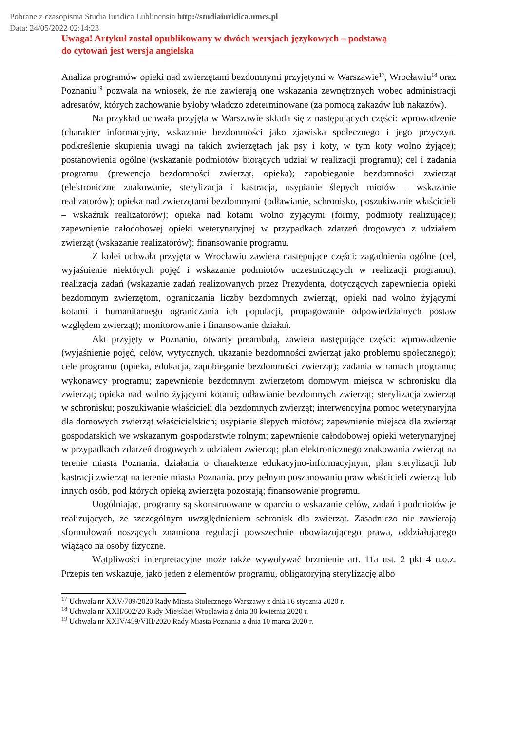Pobrane z czasopisma Studia Iuridica Lublinensia http://studiaiuridica.umcs.pl
Data: 24/05/2022 02:14:23
Uwaga! Artykuł został opublikowany w dwóch wersjach językowych – podstawą
do cytowań jest wersja angielska
Analiza programów opieki nad zwierzętami bezdomnymi przyjętymi w Warszawie<sup>17</sup>, Wrocławiu<sup>18</sup> oraz Poznaniu<sup>19</sup> pozwala na wniosek, że nie zawierają one wskazania zewnętrznych wobec administracji adresatów, których zachowanie byłoby władczo zdeterminowane (za pomocą zakazów lub nakazów).
Na przykład uchwała przyjęta w Warszawie składa się z następujących części: wprowadzenie (charakter informacyjny, wskazanie bezdomności jako zjawiska społecznego i jego przyczyn, podkreślenie skupienia uwagi na takich zwierzętach jak psy i koty, w tym koty wolno żyjące); postanowienia ogólne (wskazanie podmiotów biorących udział w realizacji programu); cel i zadania programu (prewencja bezdomności zwierząt, opieka); zapobieganie bezdomności zwierząt (elektroniczne znakowanie, sterylizacja i kastracja, usypianie ślepych miotów – wskazanie realizatorów); opieka nad zwierzętami bezdomnymi (odławianie, schronisko, poszukiwanie właścicieli – wskaźnik realizatorów); opieka nad kotami wolno żyjącymi (formy, podmioty realizujące); zapewnienie całodobowej opieki weterynaryjnej w przypadkach zdarzeń drogowych z udziałem zwierząt (wskazanie realizatorów); finansowanie programu.
Z kolei uchwała przyjęta w Wrocławiu zawiera następujące części: zagadnienia ogólne (cel, wyjaśnienie niektórych pojęć i wskazanie podmiotów uczestniczących w realizacji programu); realizacja zadań (wskazanie zadań realizowanych przez Prezydenta, dotyczących zapewnienia opieki bezdomnym zwierzętom, ograniczania liczby bezdomnych zwierząt, opieki nad wolno żyjącymi kotami i humanitarnego ograniczania ich populacji, propagowanie odpowiedzialnych postaw względem zwierząt); monitorowanie i finansowanie działań.
Akt przyjęty w Poznaniu, otwarty preambułą, zawiera następujące części: wprowadzenie (wyjaśnienie pojęć, celów, wytycznych, ukazanie bezdomności zwierząt jako problemu społecznego); cele programu (opieka, edukacja, zapobieganie bezdomności zwierząt); zadania w ramach programu; wykonawcy programu; zapewnienie bezdomnym zwierzętom domowym miejsca w schronisku dla zwierząt; opieka nad wolno żyjącymi kotami; odławianie bezdomnych zwierząt; sterylizacja zwierząt w schronisku; poszukiwanie właścicieli dla bezdomnych zwierząt; interwencyjna pomoc weterynaryjna dla domowych zwierząt właścicielskich; usypianie ślepych miotów; zapewnienie miejsca dla zwierząt gospodarskich we wskazanym gospodarstwie rolnym; zapewnienie całodobowej opieki weterynaryjnej w przypadkach zdarzeń drogowych z udziałem zwierząt; plan elektronicznego znakowania zwierząt na terenie miasta Poznania; działania o charakterze edukacyjno-informacyjnym; plan sterylizacji lub kastracji zwierząt na terenie miasta Poznania, przy pełnym poszanowaniu praw właścicieli zwierząt lub innych osób, pod których opieką zwierzęta pozostają; finansowanie programu.
Uogólniając, programy są skonstruowane w oparciu o wskazanie celów, zadań i podmiotów je realizujących, ze szczególnym uwzględnieniem schronisk dla zwierząt. Zasadniczo nie zawierają sformułowań noszących znamiona regulacji powszechnie obowiązującego prawa, oddziałującego wiążąco na osoby fizyczne.
Wątpliwości interpretacyjne może także wywoływać brzmienie art. 11a ust. 2 pkt 4 u.o.z. Przepis ten wskazuje, jako jeden z elementów programu, obligatoryjną sterylizację albo
<sup>17</sup> Uchwała nr XXV/709/2020 Rady Miasta Stołecznego Warszawy z dnia 16 stycznia 2020 r.
<sup>18</sup> Uchwała nr XXII/602/20 Rady Miejskiej Wrocławia z dnia 30 kwietnia 2020 r.
<sup>19</sup> Uchwała nr XXIV/459/VIII/2020 Rady Miasta Poznania z dnia 10 marca 2020 r.